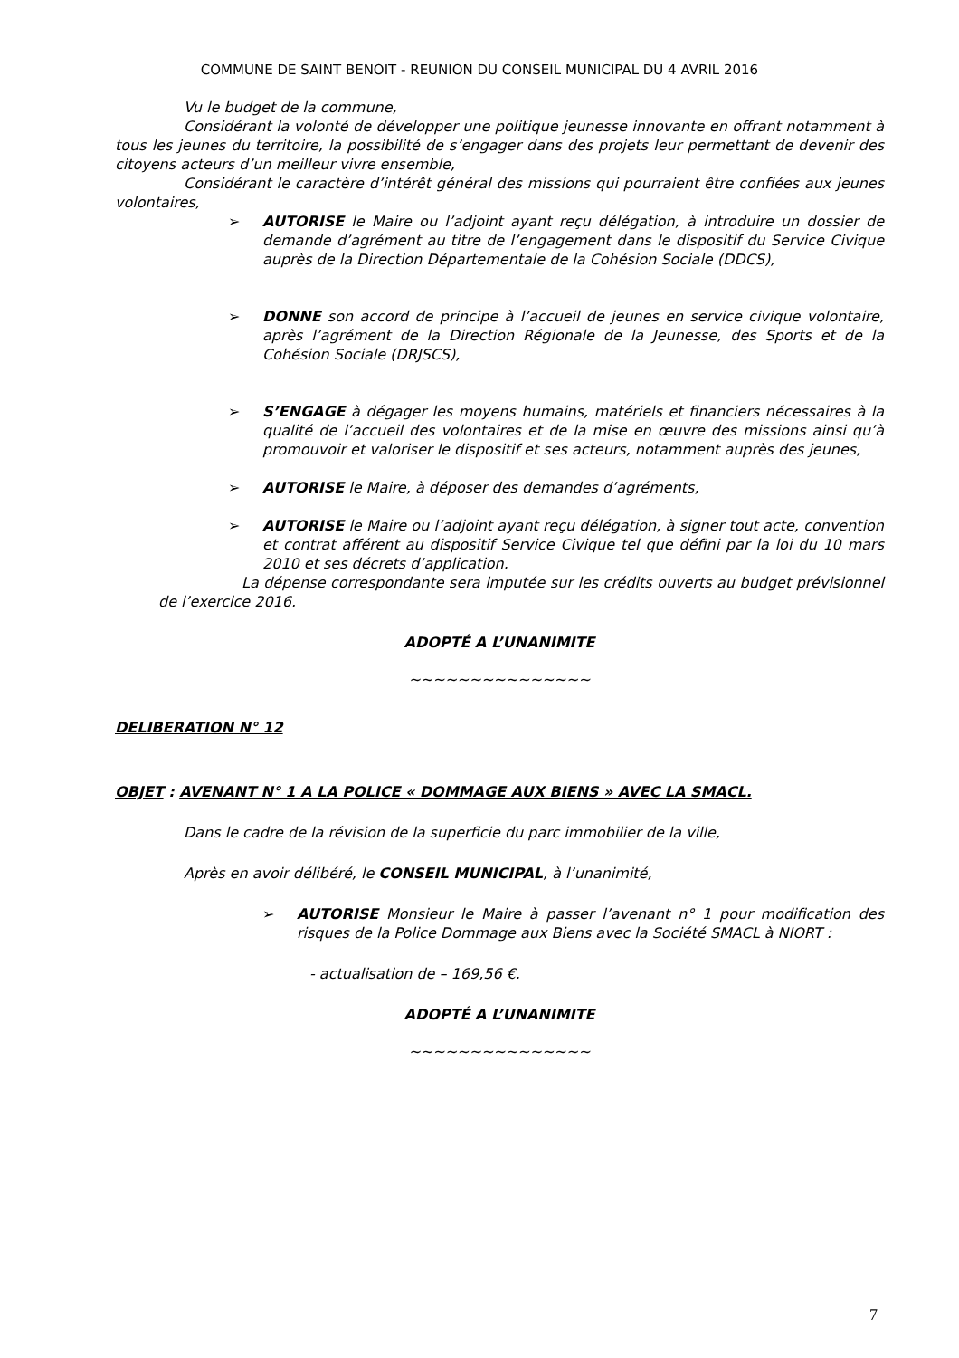COMMUNE DE SAINT BENOIT - REUNION DU CONSEIL MUNICIPAL DU 4 AVRIL 2016
Vu le budget de la commune,
Considérant la volonté de développer une politique jeunesse innovante en offrant notamment à tous les jeunes du territoire, la possibilité de s’engager dans des projets leur permettant de devenir des citoyens acteurs d’un meilleur vivre ensemble,
Considérant le caractère d’intérêt général des missions qui pourraient être confiées aux jeunes volontaires,
➢ AUTORISE le Maire ou l’adjoint ayant reçu délégation, à introduire un dossier de demande d’agrément au titre de l’engagement dans le dispositif du Service Civique auprès de la Direction Départementale de la Cohésion Sociale (DDCS),
➢ DONNE son accord de principe à l’accueil de jeunes en service civique volontaire, après l’agrément de la Direction Régionale de la Jeunesse, des Sports et de la Cohésion Sociale (DRJSCS),
➢ S’ENGAGE à dégager les moyens humains, matériels et financiers nécessaires à la qualité de l’accueil des volontaires et de la mise en œuvre des missions ainsi qu’à promouvoir et valoriser le dispositif et ses acteurs, notamment auprès des jeunes,
➢ AUTORISE le Maire, à déposer des demandes d’agréments,
➢ AUTORISE le Maire ou l’adjoint ayant reçu délégation, à signer tout acte, convention et contrat afférent au dispositif Service Civique tel que défini par la loi du 10 mars 2010 et ses décrets d’application.
La dépense correspondante sera imputée sur les crédits ouverts au budget prévisionnel de l’exercice 2016.
ADOPTÉ A L’UNANIMITE
~~~~~~~~~~~~~~~
DELIBERATION N° 12
OBJET : AVENANT N° 1 A LA POLICE « DOMMAGE AUX BIENS » AVEC LA SMACL.
Dans le cadre de la révision de la superficie du parc immobilier de la ville,
Après en avoir délibéré, le CONSEIL MUNICIPAL, à l’unanimité,
➢ AUTORISE Monsieur le Maire à passer l’avenant n° 1 pour modification des risques de la Police Dommage aux Biens avec la Société SMACL à NIORT :
- actualisation de – 169,56 €.
ADOPTÉ A L’UNANIMITE
~~~~~~~~~~~~~~~
7